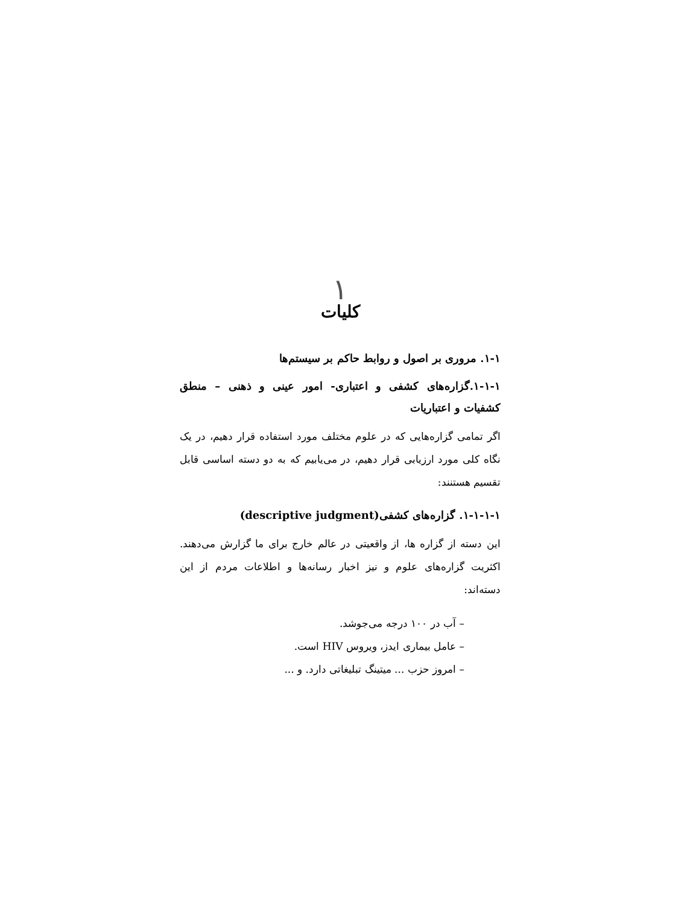١
کلیات
١-١. مروری بر اصول و روابط حاکم بر سیستم‌ها
١-١-١.گزاره‌های کشفی و اعتباری- امور عینی و ذهنی – منطق کشفیات و اعتباریات
اگر تمامی گزاره‌هایی که در علوم مختلف مورد استفاده قرار دهیم، در یک نگاه کلی مورد ارزیابی قرار دهیم، در می‌یابیم که به دو دسته اساسی قابل تقسیم هستنند:
١-١-١-١. گزاره‌های کشفی(descriptive judgment)
این دسته از گزاره ها، از واقعیتی در عالم خارج برای ما گزارش می‌دهند. اکثریت گزاره‌های علوم و نیز اخبار رسانه‌ها و اطلاعات مردم از این دسته‌اند:
– آب در ١٠٠ درجه می‌جوشد.
– عامل بیماری ایدز، ویروس HIV است.
– امروز حزب ... میتینگ تبلیغاتی دارد. و ...